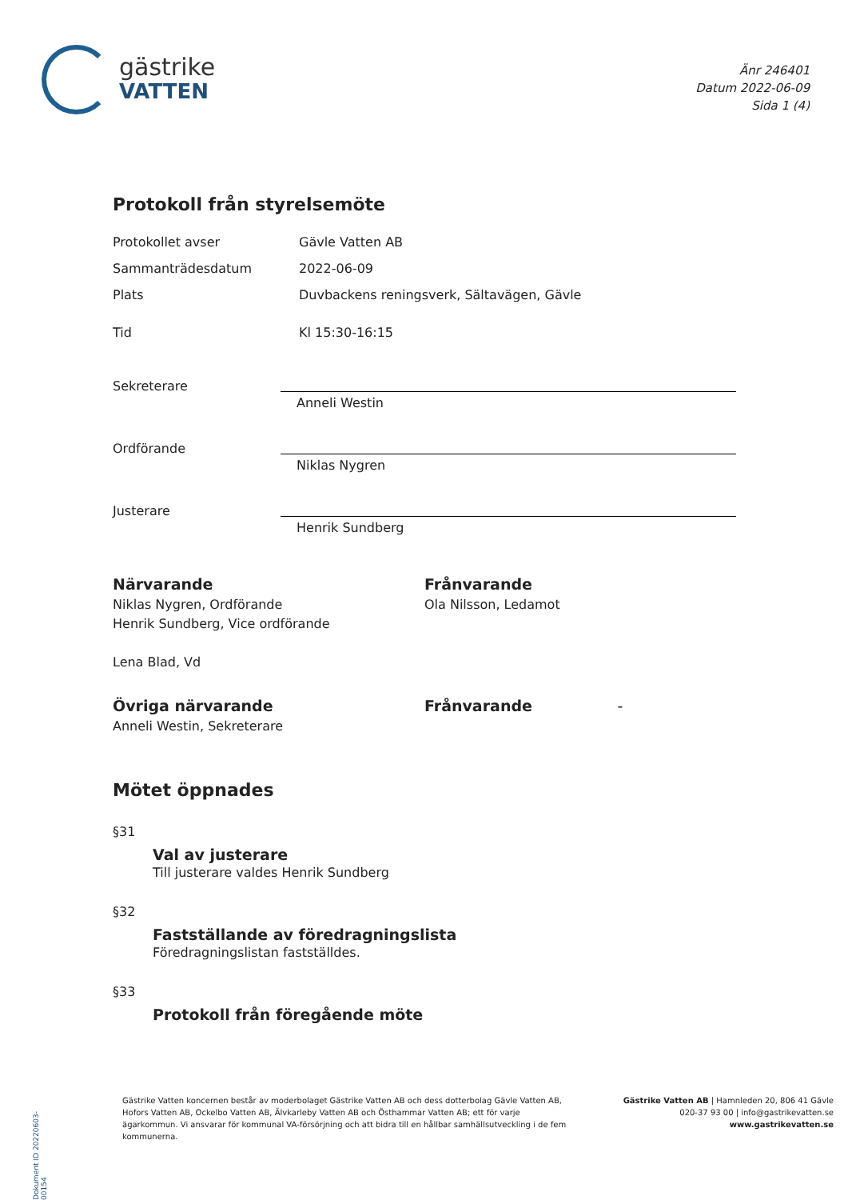gästrike
VATTEN
Änr 246401
Datum 2022-06-09
Sida 1 (4)
Protokoll från styrelsemöte
Protokollet avser Gävle Vatten AB
Sammanträdesdatum 2022-06-09
Plats Duvbackens reningsverk, Sältavägen, Gävle
Tid Kl 15:30-16:15
Sekreterare
Anneli Westin
Ordförande
Niklas Nygren
Justerare
Henrik Sundberg
Närvarande
Niklas Nygren, Ordförande
Henrik Sundberg, Vice ordförande
Lena Blad, Vd
Frånvarande
Ola Nilsson, Ledamot
Övriga närvarande
Anneli Westin, Sekreterare
Frånvarande -
Mötet öppnades
§31
Val av justerare
Till justerare valdes Henrik Sundberg
§32
Fastställande av föredragningslista
Föredragningslistan fastställdes.
§33
Protokoll från föregående möte
Dokument ID 20220603-00154
Gästrike Vatten koncernen består av moderbolaget Gästrike Vatten AB och dess dotterbolag Gävle Vatten AB, Hofors Vatten AB, Ockelbo Vatten AB, Älvkarleby Vatten AB och Östhammar Vatten AB; ett för varje ägarkommun. Vi ansvarar för kommunal VA-försörjning och att bidra till en hållbar samhällsutveckling i de fem kommunerna.
Gästrike Vatten AB | Hamnleden 20, 806 41 Gävle
020-37 93 00 | info@gastrikevatten.se
www.gastrikevatten.se